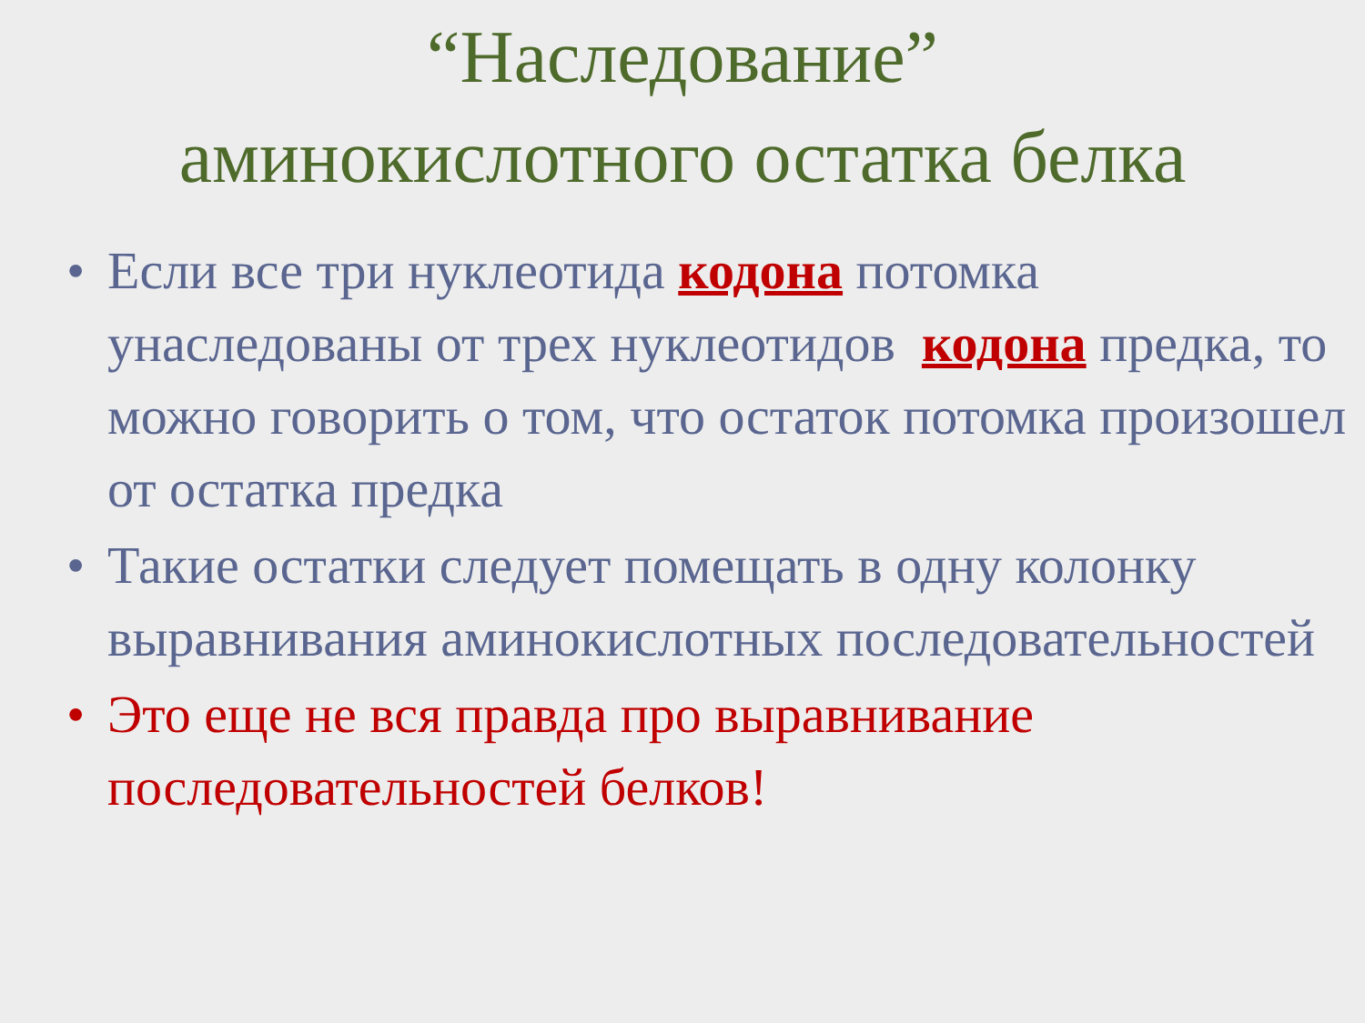“Наследование”
аминокислотного остатка белка
• Если все три нуклеотида кодона потомка унаследованы от трех нуклеотидов кодона предка, то можно говорить о том, что остаток потомка произошел от остатка предка
• Такие остатки следует помещать в одну колонку выравнивания аминокислотных последовательностей
• Это еще не вся правда про выравнивание последовательностей белков!